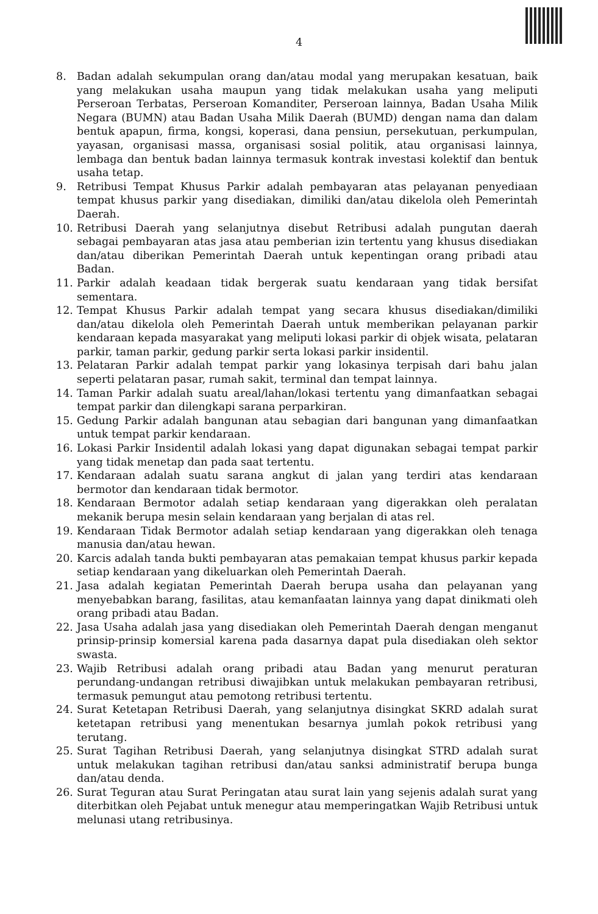4
8. Badan adalah sekumpulan orang dan/atau modal yang merupakan kesatuan, baik yang melakukan usaha maupun yang tidak melakukan usaha yang meliputi Perseroan Terbatas, Perseroan Komanditer, Perseroan lainnya, Badan Usaha Milik Negara (BUMN) atau Badan Usaha Milik Daerah (BUMD) dengan nama dan dalam bentuk apapun, firma, kongsi, koperasi, dana pensiun, persekutuan, perkumpulan, yayasan, organisasi massa, organisasi sosial politik, atau organisasi lainnya, lembaga dan bentuk badan lainnya termasuk kontrak investasi kolektif dan bentuk usaha tetap.
9. Retribusi Tempat Khusus Parkir adalah pembayaran atas pelayanan penyediaan tempat khusus parkir yang disediakan, dimiliki dan/atau dikelola oleh Pemerintah Daerah.
10. Retribusi Daerah yang selanjutnya disebut Retribusi adalah pungutan daerah sebagai pembayaran atas jasa atau pemberian izin tertentu yang khusus disediakan dan/atau diberikan Pemerintah Daerah untuk kepentingan orang pribadi atau Badan.
11. Parkir adalah keadaan tidak bergerak suatu kendaraan yang tidak bersifat sementara.
12. Tempat Khusus Parkir adalah tempat yang secara khusus disediakan/dimiliki dan/atau dikelola oleh Pemerintah Daerah untuk memberikan pelayanan parkir kendaraan kepada masyarakat yang meliputi lokasi parkir di objek wisata, pelataran parkir, taman parkir, gedung parkir serta lokasi parkir insidentil.
13. Pelataran Parkir adalah tempat parkir yang lokasinya terpisah dari bahu jalan seperti pelataran pasar, rumah sakit, terminal dan tempat lainnya.
14. Taman Parkir adalah suatu areal/lahan/lokasi tertentu yang dimanfaatkan sebagai tempat parkir dan dilengkapi sarana perparkiran.
15. Gedung Parkir adalah bangunan atau sebagian dari bangunan yang dimanfaatkan untuk tempat parkir kendaraan.
16. Lokasi Parkir Insidentil adalah lokasi yang dapat digunakan sebagai tempat parkir yang tidak menetap dan pada saat tertentu.
17. Kendaraan adalah suatu sarana angkut di jalan yang terdiri atas kendaraan bermotor dan kendaraan tidak bermotor.
18. Kendaraan Bermotor adalah setiap kendaraan yang digerakkan oleh peralatan mekanik berupa mesin selain kendaraan yang berjalan di atas rel.
19. Kendaraan Tidak Bermotor adalah setiap kendaraan yang digerakkan oleh tenaga manusia dan/atau hewan.
20. Karcis adalah tanda bukti pembayaran atas pemakaian tempat khusus parkir kepada setiap kendaraan yang dikeluarkan oleh Pemerintah Daerah.
21. Jasa adalah kegiatan Pemerintah Daerah berupa usaha dan pelayanan yang menyebabkan barang, fasilitas, atau kemanfaatan lainnya yang dapat dinikmati oleh orang pribadi atau Badan.
22. Jasa Usaha adalah jasa yang disediakan oleh Pemerintah Daerah dengan menganut prinsip-prinsip komersial karena pada dasarnya dapat pula disediakan oleh sektor swasta.
23. Wajib Retribusi adalah orang pribadi atau Badan yang menurut peraturan perundang-undangan retribusi diwajibkan untuk melakukan pembayaran retribusi, termasuk pemungut atau pemotong retribusi tertentu.
24. Surat Ketetapan Retribusi Daerah, yang selanjutnya disingkat SKRD adalah surat ketetapan retribusi yang menentukan besarnya jumlah pokok retribusi yang terutang.
25. Surat Tagihan Retribusi Daerah, yang selanjutnya disingkat STRD adalah surat untuk melakukan tagihan retribusi dan/atau sanksi administratif berupa bunga dan/atau denda.
26. Surat Teguran atau Surat Peringatan atau surat lain yang sejenis adalah surat yang diterbitkan oleh Pejabat untuk menegur atau memperingatkan Wajib Retribusi untuk melunasi utang retribusinya.